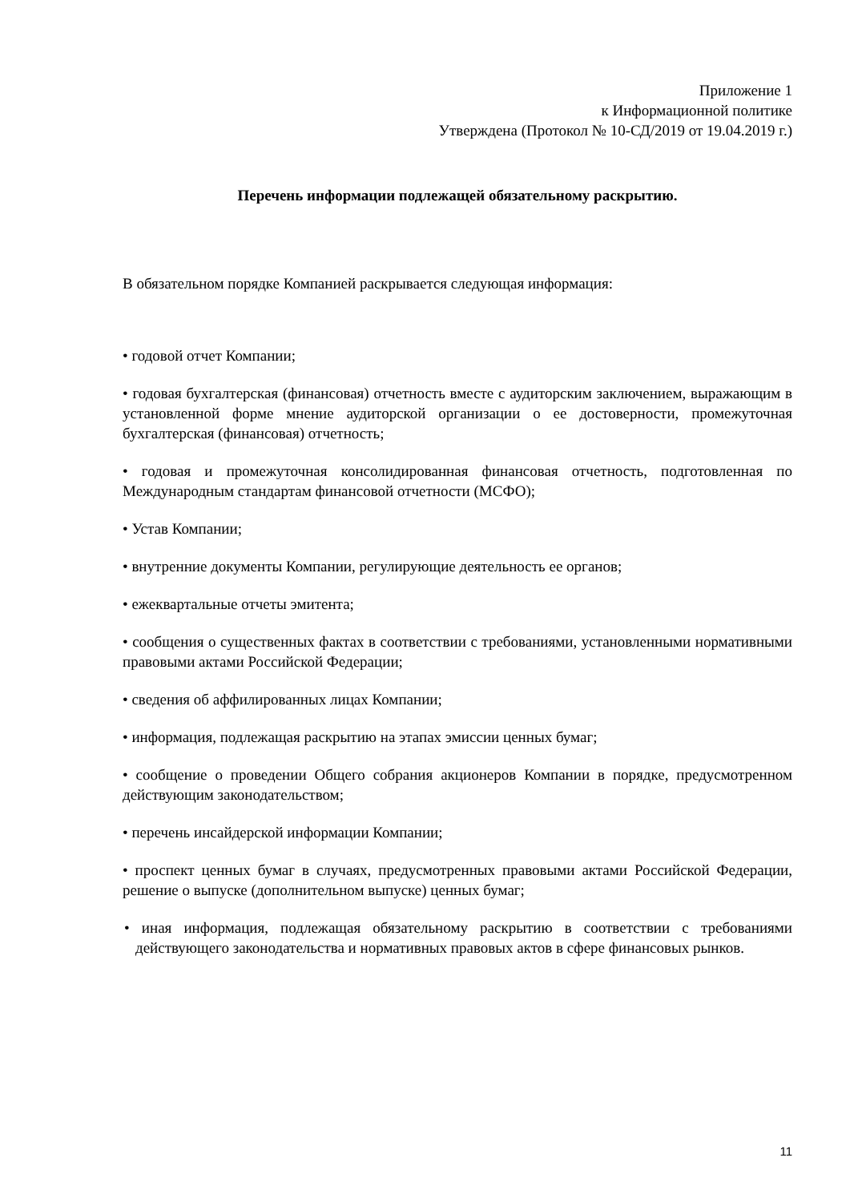Приложение 1
к Информационной политике
Утверждена (Протокол № 10-СД/2019 от 19.04.2019 г.)
Перечень информации подлежащей обязательному раскрытию.
В обязательном порядке Компанией раскрывается следующая информация:
• годовой отчет Компании;
• годовая бухгалтерская (финансовая) отчетность вместе с аудиторским заключением, выражающим в установленной форме мнение аудиторской организации о ее достоверности, промежуточная бухгалтерская (финансовая) отчетность;
• годовая и промежуточная консолидированная финансовая отчетность, подготовленная по Международным стандартам финансовой отчетности (МСФО);
• Устав Компании;
• внутренние документы Компании, регулирующие деятельность ее органов;
• ежеквартальные отчеты эмитента;
• сообщения о существенных фактах в соответствии с требованиями, установленными нормативными правовыми актами Российской Федерации;
• сведения об аффилированных лицах Компании;
• информация, подлежащая раскрытию на этапах эмиссии ценных бумаг;
• сообщение о проведении Общего собрания акционеров Компании в порядке, предусмотренном действующим законодательством;
• перечень инсайдерской информации Компании;
• проспект ценных бумаг в случаях, предусмотренных правовыми актами Российской Федерации, решение о выпуске (дополнительном выпуске) ценных бумаг;
• иная информация, подлежащая обязательному раскрытию в соответствии с требованиями действующего законодательства и нормативных правовых актов в сфере финансовых рынков.
11